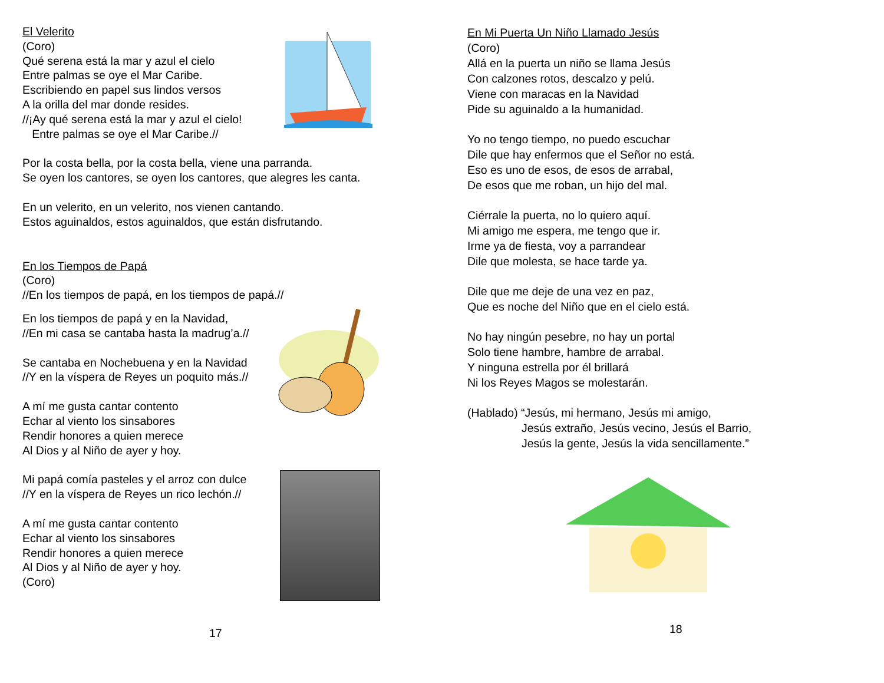El Velerito
(Coro)
Qué serena está la mar y azul el cielo
Entre palmas se oye el Mar Caribe.
Escribiendo en papel sus lindos versos
A la orilla del mar donde resides.
//¡Ay qué serena está la mar y azul el cielo!
Entre palmas se oye el Mar Caribe.//
Por la costa bella, por la costa bella, viene una parranda.
Se oyen los cantores, se oyen los cantores, que alegres les canta.
En un velerito, en un velerito, nos vienen cantando.
Estos aguinaldos, estos aguinaldos, que están disfrutando.
En los Tiempos de Papá
(Coro)
//En los tiempos de papá, en los tiempos de papá.//
En los tiempos de papá y en la Navidad,
//En mi casa se cantaba hasta la madrug’a.//
Se cantaba en Nochebuena y en la Navidad
//Y en la víspera de Reyes un poquito más.//
A mí me gusta cantar contento
Echar al viento los sinsabores
Rendir honores a quien merece
Al Dios y al Niño de ayer y hoy.
Mi papá comía pasteles y el arroz con dulce
//Y en la víspera de Reyes un rico lechón.//
A mí me gusta cantar contento
Echar al viento los sinsabores
Rendir honores a quien merece
Al Dios y al Niño de ayer y hoy.
(Coro)
17
En Mi Puerta Un Niño Llamado Jesús
(Coro)
Allá en la puerta un niño se llama Jesús
Con calzones rotos, descalzo y pelú.
Viene con maracas en la Navidad
Pide su aguinaldo a la humanidad.
Yo no tengo tiempo, no puedo escuchar
Dile que hay enfermos que el Señor no está.
Eso es uno de esos, de esos de arrabal,
De esos que me roban, un hijo del mal.
Ciérrale la puerta, no lo quiero aquí.
Mi amigo me espera, me tengo que ir.
Irme ya de fiesta, voy a parrandear
Dile que molesta, se hace tarde ya.
Dile que me deje de una vez en paz,
Que es noche del Niño que en el cielo está.
No hay ningún pesebre, no hay un portal
Solo tiene hambre, hambre de arrabal.
Y ninguna estrella por él brillará
Ni los Reyes Magos se molestarán.
(Hablado) “Jesús, mi hermano, Jesús mi amigo,
Jesús extraño, Jesús vecino, Jesús el Barrio,
Jesús la gente, Jesús la vida sencillamente.”
18